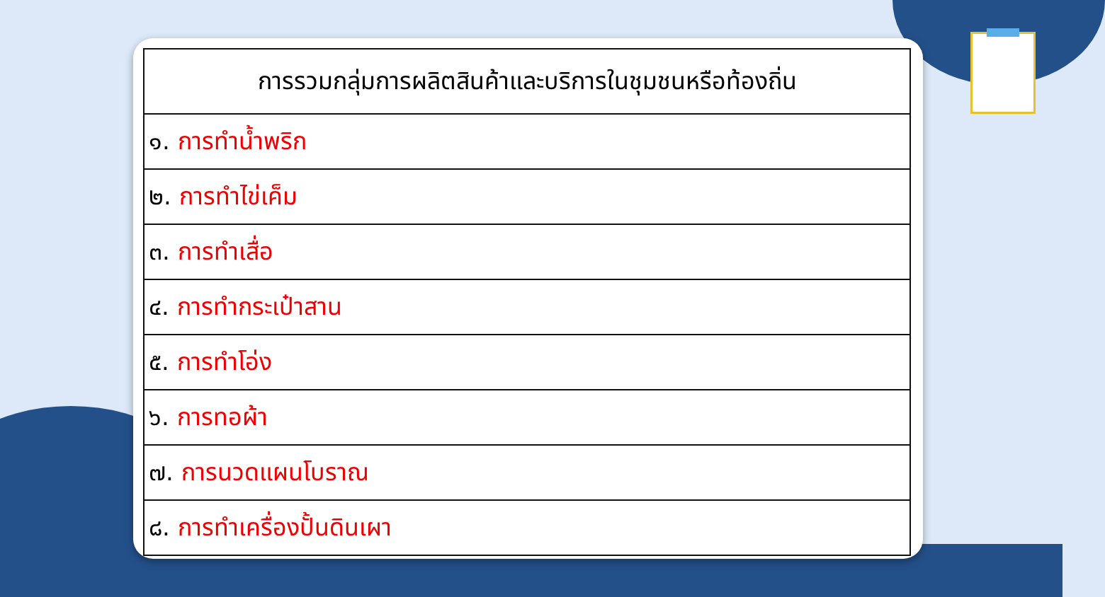| การรวมกลุ่มการผลิตสินค้าและบริการในชุมชนหรือท้องถิ่น |
| --- |
| ๑. การทำน้ำพริก |
| ๒. การทำไข่เค็ม |
| ๓. การทำเสื่อ |
| ๔. การทำกระเป๋าสาน |
| ๕. การทำโอ่ง |
| ๖. การทอผ้า |
| ๗. การนวดแผนโบราณ |
| ๘. การทำเครื่องปั้นดินเผา |